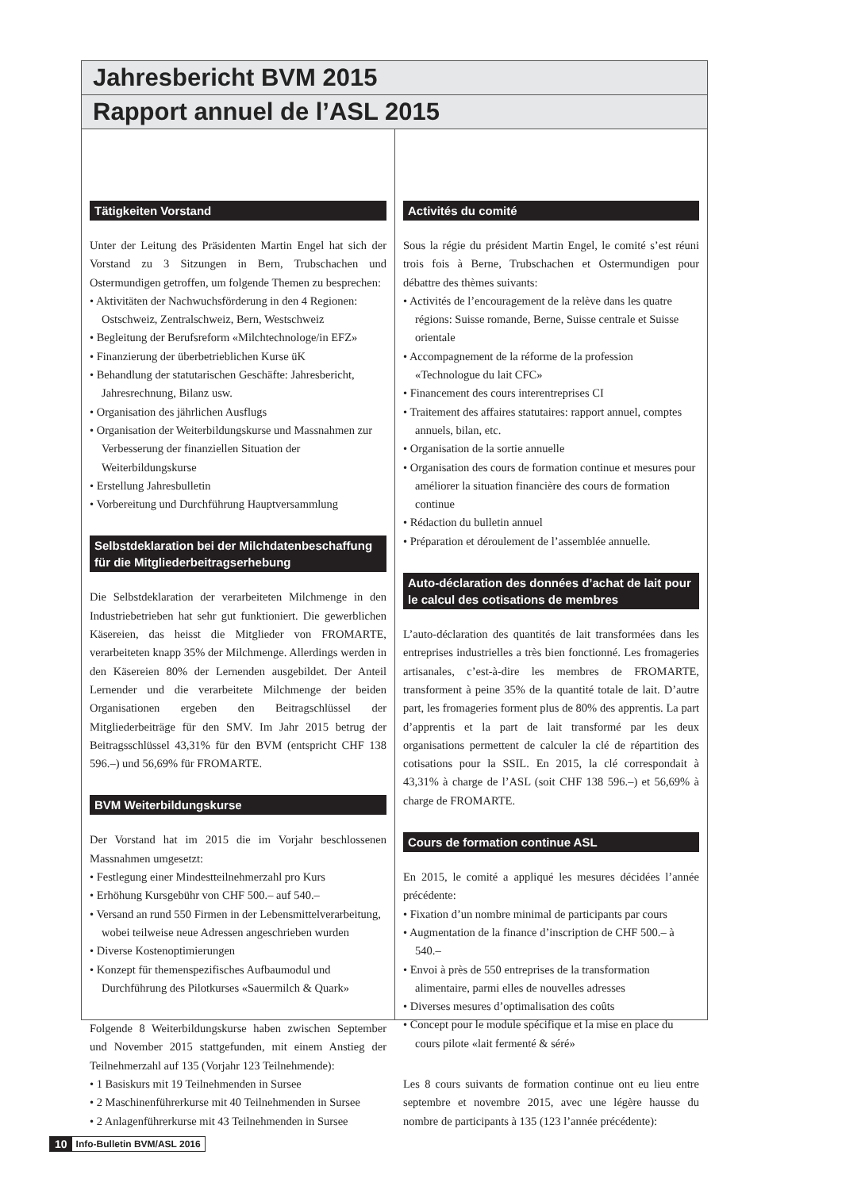Jahresbericht BVM 2015
Rapport annuel de l’ASL 2015
Tätigkeiten Vorstand
Unter der Leitung des Präsidenten Martin Engel hat sich der Vorstand zu 3 Sitzungen in Bern, Trubschachen und Ostermundigen getroffen, um folgende Themen zu besprechen:
• Aktivitäten der Nachwuchsförderung in den 4 Regionen: Ostschweiz, Zentralschweiz, Bern, Westschweiz
• Begleitung der Berufsreform «Milchtechnologe/in EFZ»
• Finanzierung der überbetrieblichen Kurse üK
• Behandlung der statutarischen Geschäfte: Jahresbericht, Jahresrechnung, Bilanz usw.
• Organisation des jährlichen Ausflugs
• Organisation der Weiterbildungskurse und Massnahmen zur Verbesserung der finanziellen Situation der Weiterbildungskurse
• Erstellung Jahresbulletin
• Vorbereitung und Durchführung Hauptversammlung
Selbstdeklaration bei der Milchdatenbeschaffung für die Mitgliederbeitragserhebung
Die Selbstdeklaration der verarbeiteten Milchmenge in den Industriebetrieben hat sehr gut funktioniert. Die gewerblichen Käsereien, das heisst die Mitglieder von FROMARTE, verarbeiteten knapp 35% der Milchmenge. Allerdings werden in den Käsereien 80% der Lernenden ausgebildet. Der Anteil Lernender und die verarbeitete Milchmenge der beiden Organisationen ergeben den Beitragschlüssel der Mitgliederbeiträge für den SMV. Im Jahr 2015 betrug der Beitragsschlüssel 43,31% für den BVM (entspricht CHF 138 596.–) und 56,69% für FROMARTE.
BVM Weiterbildungskurse
Der Vorstand hat im 2015 die im Vorjahr beschlossenen Massnahmen umgesetzt:
• Festlegung einer Mindestteilnehmerzahl pro Kurs
• Erhöhung Kursgebühr von CHF 500.– auf 540.–
• Versand an rund 550 Firmen in der Lebensmittelverarbeitung, wobei teilweise neue Adressen angeschrieben wurden
• Diverse Kostenoptimierungen
• Konzept für themenspezifisches Aufbaumodul und Durchführung des Pilotkurses «Sauermilch & Quark»
Folgende 8 Weiterbildungskurse haben zwischen September und November 2015 stattgefunden, mit einem Anstieg der Teilnehmerzahl auf 135 (Vorjahr 123 Teilnehmende):
• 1 Basiskurs mit 19 Teilnehmenden in Sursee
• 2 Maschinenführerkurse mit 40 Teilnehmenden in Sursee
• 2 Anlagenführerkurse mit 43 Teilnehmenden in Sursee
Activités du comité
Sous la régie du président Martin Engel, le comité s’est réuni trois fois à Berne, Trubschachen et Ostermundigen pour débattre des thèmes suivants:
• Activités de l’encouragement de la relève dans les quatre régions: Suisse romande, Berne, Suisse centrale et Suisse orientale
• Accompagnement de la réforme de la profession «Technologue du lait CFC»
• Financement des cours interentreprises CI
• Traitement des affaires statutaires: rapport annuel, comptes annuels, bilan, etc.
• Organisation de la sortie annuelle
• Organisation des cours de formation continue et mesures pour améliorer la situation financière des cours de formation continue
• Rédaction du bulletin annuel
• Préparation et déroulement de l’assemblée annuelle.
Auto-déclaration des données d’achat de lait pour le calcul des cotisations de membres
L’auto-déclaration des quantités de lait transformées dans les entreprises industrielles a très bien fonctionné. Les fromageries artisanales, c’est-à-dire les membres de FROMARTE, transforment à peine 35% de la quantité totale de lait. D’autre part, les fromageries forment plus de 80% des apprentis. La part d’apprentis et la part de lait transformé par les deux organisations permettent de calculer la clé de répartition des cotisations pour la SSIL. En 2015, la clé correspondait à 43,31% à charge de l’ASL (soit CHF 138 596.–) et 56,69% à charge de FROMARTE.
Cours de formation continue ASL
En 2015, le comité a appliqué les mesures décidées l’année précédente:
• Fixation d’un nombre minimal de participants par cours
• Augmentation de la finance d’inscription de CHF 500.– à 540.–
• Envoi à près de 550 entreprises de la transformation alimentaire, parmi elles de nouvelles adresses
• Diverses mesures d’optimalisation des coûts
• Concept pour le module spécifique et la mise en place du cours pilote «lait fermenté & séré»
Les 8 cours suivants de formation continue ont eu lieu entre septembre et novembre 2015, avec une légère hausse du nombre de participants à 135 (123 l’année précédente):
10 Info-Bulletin BVM/ASL 2016